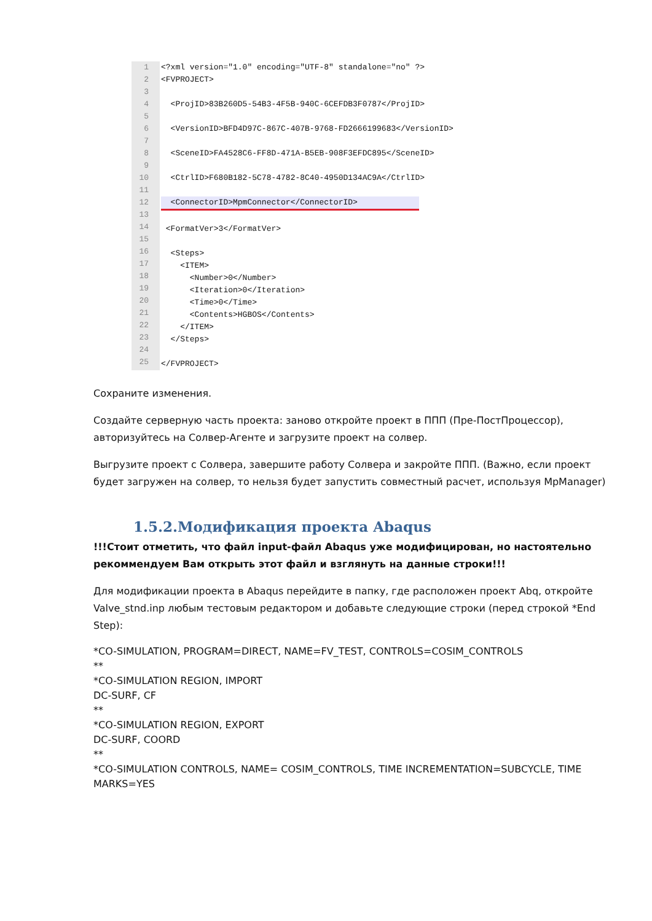1
2
3
4
5
6
7
8
9
10
11
12
13
14
15
16
17
18
19
20
21
22
23
24
25
<?xml version="1.0" encoding="UTF-8" standalone="no" ?>
<FVPROJECT>
<ProjID>83B260D5-54B3-4F5B-940C-6CEFDB3F0787</ProjID>
<VersionID>BFD4D97C-867C-407B-9768-FD2666199683</VersionID>
<SceneID>FA4528C6-FF8D-471A-B5EB-908F3EFDC895</SceneID>
<CtrlID>F680B182-5C78-4782-8C40-4950D134AC9A</CtrlID>
<ConnectorID>MpmConnector</ConnectorID>
<FormatVer>3</FormatVer>
<Steps>
<ITEM>
<Number>0</Number>
<Iteration>0</Iteration>
<Time>0</Time>
<Contents>HGBOS</Contents>
</ITEM>
</Steps>
</FVPROJECT>
Сохраните изменения.
Создайте серверную часть проекта: заново откройте проект в ППП (Пре-ПостПроцессор), авторизуйтесь на Солвер-Агенте и загрузите проект на солвер.
Выгрузите проект с Солвера, завершите работу Солвера и закройте ППП. (Важно, если проект будет загружен на солвер, то нельзя будет запустить совместный расчет, используя MpManager)
1.5.2.Модификация проекта Abaqus
!!!Стоит отметить, что файл input-файл Abaqus уже модифицирован, но настоятельно рекоммендуем Вам открыть этот файл и взглянуть на данные строки!!!
Для модификации проекта в Abaqus перейдите в папку, где расположен проект Abq, откройте Valve_stnd.inp любым тестовым редактором и добавьте следующие строки (перед строкой *End Step):
*CO-SIMULATION, PROGRAM=DIRECT, NAME=FV_TEST, CONTROLS=COSIM_CONTROLS
**
*CO-SIMULATION REGION, IMPORT
DC-SURF, CF
**
*CO-SIMULATION REGION, EXPORT
DC-SURF, COORD
**
*CO-SIMULATION CONTROLS, NAME= COSIM_CONTROLS, TIME INCREMENTATION=SUBCYCLE, TIME MARKS=YES